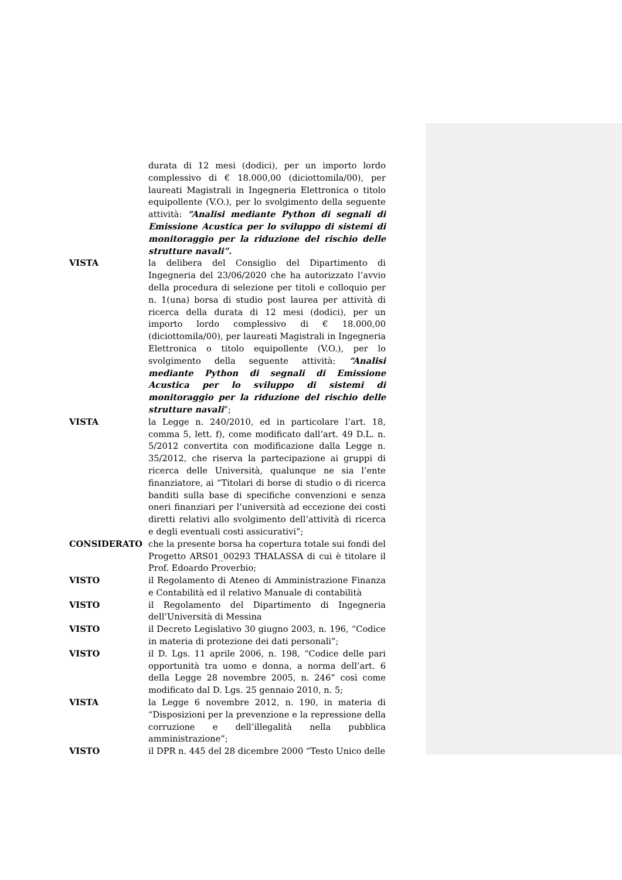durata di 12 mesi (dodici), per un importo lordo complessivo di € 18.000,00 (diciottomila/00), per laureati Magistrali in Ingegneria Elettronica o titolo equipollente (V.O.), per lo svolgimento della seguente attività: “Analisi mediante Python di segnali di Emissione Acustica per lo sviluppo di sistemi di monitoraggio per la riduzione del rischio delle strutture navali”.
VISTA la delibera del Consiglio del Dipartimento di Ingegneria del 23/06/2020 che ha autorizzato l’avvio della procedura di selezione per titoli e colloquio per n. 1(una) borsa di studio post laurea per attività di ricerca della durata di 12 mesi (dodici), per un importo lordo complessivo di € 18.000,00 (diciottomila/00), per laureati Magistrali in Ingegneria Elettronica o titolo equipollente (V.O.), per lo svolgimento della seguente attività: “Analisi mediante Python di segnali di Emissione Acustica per lo sviluppo di sistemi di monitoraggio per la riduzione del rischio delle strutture navali”;
VISTA la Legge n. 240/2010, ed in particolare l’art. 18, comma 5, lett. f), come modificato dall’art. 49 D.L. n. 5/2012 convertita con modificazione dalla Legge n. 35/2012, che riserva la partecipazione ai gruppi di ricerca delle Università, qualunque ne sia l’ente finanziatore, ai “Titolari di borse di studio o di ricerca banditi sulla base di specifiche convenzioni e senza oneri finanziari per l’università ad eccezione dei costi diretti relativi allo svolgimento dell’attività di ricerca e degli eventuali costi assicurativi”;
CONSIDERATO che la presente borsa ha copertura totale sui fondi del Progetto ARS01_00293 THALASSA di cui è titolare il Prof. Edoardo Proverbio;
VISTO il Regolamento di Ateneo di Amministrazione Finanza e Contabilità ed il relativo Manuale di contabilità
VISTO il Regolamento del Dipartimento di Ingegneria dell’Università di Messina
VISTO il Decreto Legislativo 30 giugno 2003, n. 196, “Codice in materia di protezione dei dati personali”;
VISTO il D. Lgs. 11 aprile 2006, n. 198, “Codice delle pari opportunità tra uomo e donna, a norma dell’art. 6 della Legge 28 novembre 2005, n. 246” così come modificato dal D. Lgs. 25 gennaio 2010, n. 5;
VISTA la Legge 6 novembre 2012, n. 190, in materia di “Disposizioni per la prevenzione e la repressione della corruzione e dell’illegalità nella pubblica amministrazione”;
VISTO il DPR n. 445 del 28 dicembre 2000 “Testo Unico delle